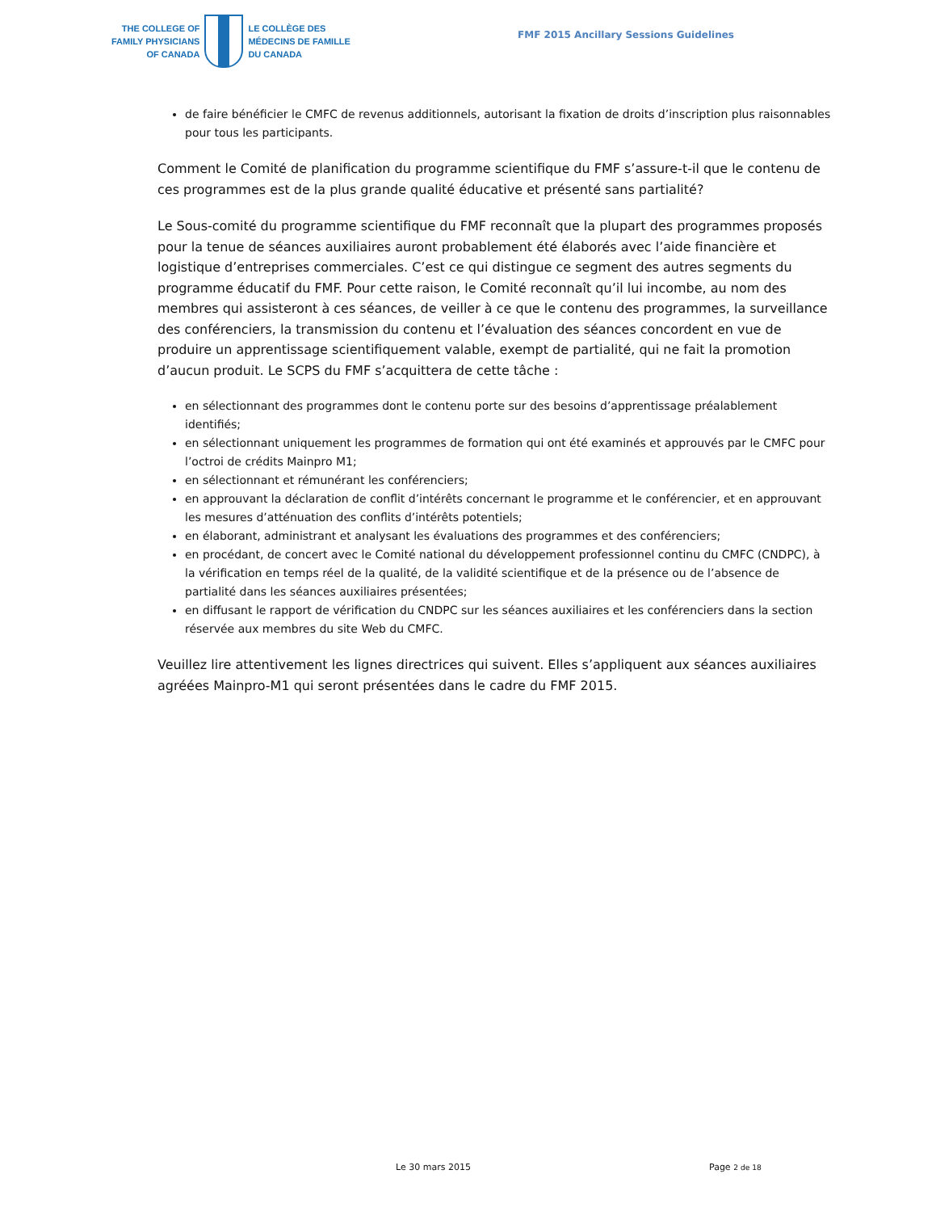THE COLLEGE OF
FAMILY PHYSICIANS
OF CANADA
LE COLLÈGE DES
MÉDECINS DE FAMILLE
DU CANADA
FMF 2015 Ancillary Sessions Guidelines
de faire bénéficier le CMFC de revenus additionnels, autorisant la fixation de droits d’inscription plus raisonnables pour tous les participants.
Comment le Comité de planification du programme scientifique du FMF s’assure-t-il que le contenu de ces programmes est de la plus grande qualité éducative et présenté sans partialité?
Le Sous-comité du programme scientifique du FMF reconnaît que la plupart des programmes proposés pour la tenue de séances auxiliaires auront probablement été élaborés avec l’aide financière et logistique d’entreprises commerciales. C’est ce qui distingue ce segment des autres segments du programme éducatif du FMF. Pour cette raison, le Comité reconnaît qu’il lui incombe, au nom des membres qui assisteront à ces séances, de veiller à ce que le contenu des programmes, la surveillance des conférenciers, la transmission du contenu et l’évaluation des séances concordent en vue de produire un apprentissage scientifiquement valable, exempt de partialité, qui ne fait la promotion d’aucun produit. Le SCPS du FMF s’acquittera de cette tâche :
en sélectionnant des programmes dont le contenu porte sur des besoins d’apprentissage préalablement identifiés;
en sélectionnant uniquement les programmes de formation qui ont été examinés et approuvés par le CMFC pour l’octroi de crédits Mainpro M1;
en sélectionnant et rémunérant les conférenciers;
en approuvant la déclaration de conflit d’intérêts concernant le programme et le conférencier, et en approuvant les mesures d’atténuation des conflits d’intérêts potentiels;
en élaborant, administrant et analysant les évaluations des programmes et des conférenciers;
en procédant, de concert avec le Comité national du développement professionnel continu du CMFC (CNDPC), à la vérification en temps réel de la qualité, de la validité scientifique et de la présence ou de l’absence de partialité dans les séances auxiliaires présentées;
en diffusant le rapport de vérification du CNDPC sur les séances auxiliaires et les conférenciers dans la section réservée aux membres du site Web du CMFC.
Veuillez lire attentivement les lignes directrices qui suivent. Elles s’appliquent aux séances auxiliaires agréées Mainpro-M1 qui seront présentées dans le cadre du FMF 2015.
Le 30 mars 2015 Page 2 de 18